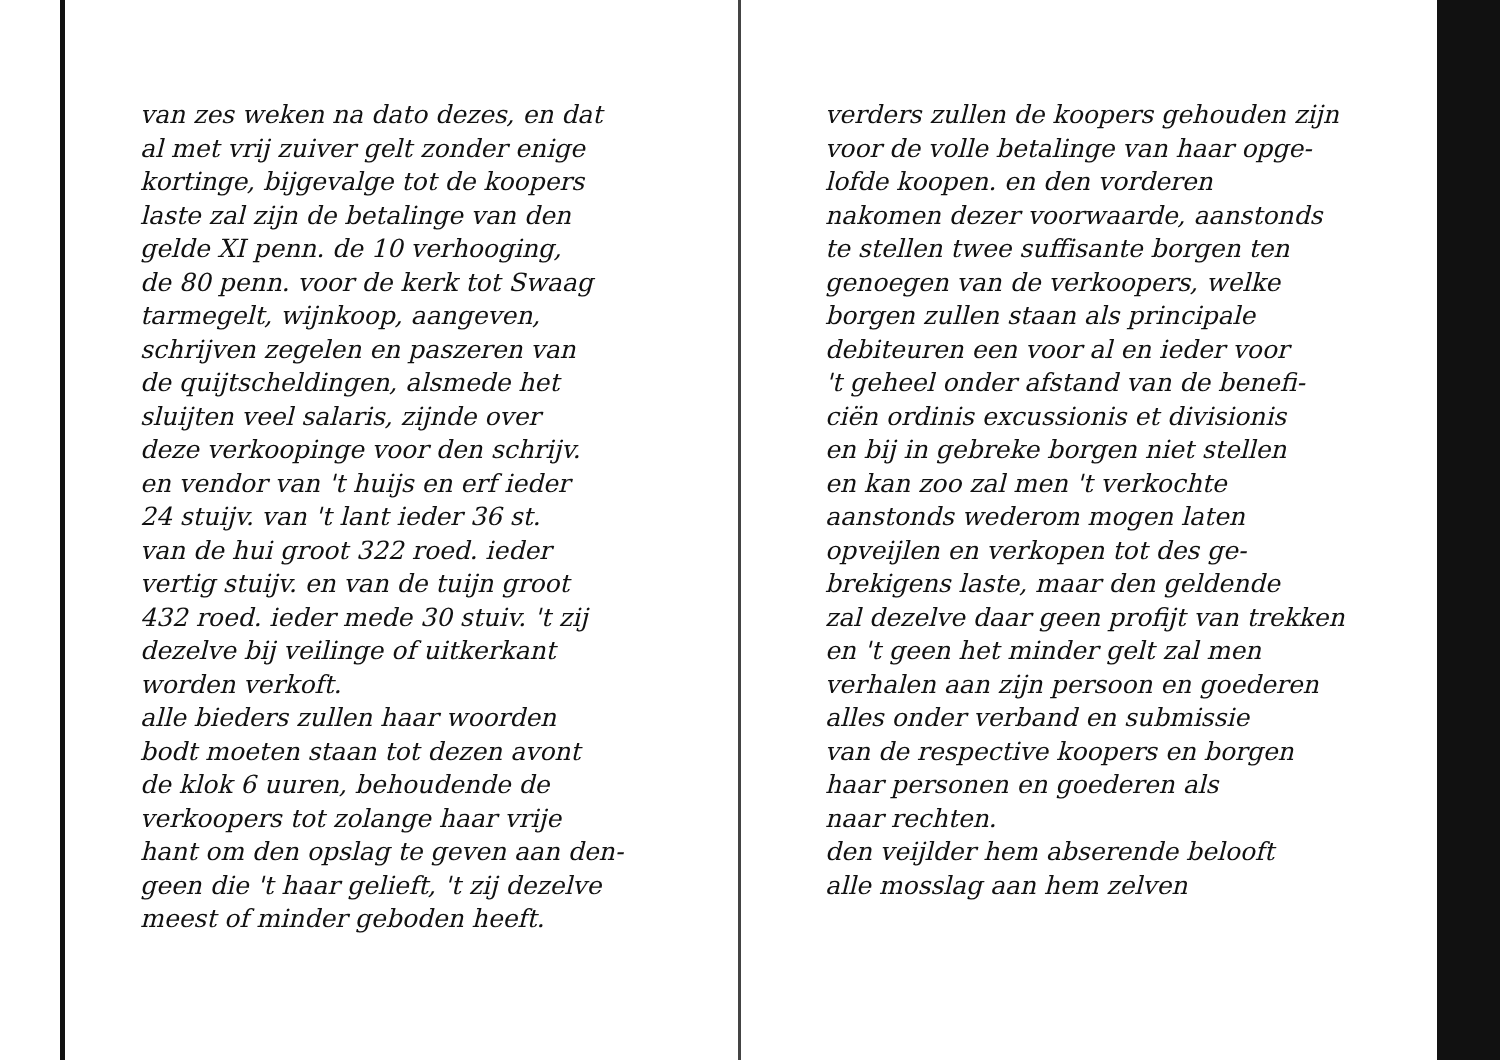van zes weken na dato dezes, en dat
al met vrij zuiver gelt zonder enige
kortinge, bijgevalge tot de koopers
laste zal zijn de betalinge van den
gelde XI penn. de 10 verhooging,
de 80 penn. voor de kerk tot Swaag
tarmegelt, wijnkoop, aangeven,
schrijven zegelen en paszeren van
de quijtscheldingen, alsmede het
sluijten veel salaris, zijnde over
deze verkoopinge voor den schrijv.
en vendor van 't huijs en erf ieder
24 stuijv. van 't lant ieder 36 st.
van de hui groot 322 roed. ieder
vertig stuijv. en van de tuijn groot
432 roed. ieder mede 30 stuiv. 't zij
dezelve bij veilinge of uitkerkant
worden verkoft.
alle bieders zullen haar woorden
bodt moeten staan tot dezen avont
de klok 6 uuren, behoudende de
verkoopers tot zolange haar vrije
hant om den opslag te geven aan den-
geen die 't haar gelieft, 't zij dezelve
meest of minder geboden heeft.
verders zullen de koopers gehouden zijn
voor de volle betalinge van haar opge-
lofde koopen. en den vorderen
nakomen dezer voorwaarde, aanstonds
te stellen twee suffisante borgen ten
genoegen van de verkoopers, welke
borgen zullen staan als principale
debiteuren een voor al en ieder voor
't geheel onder afstand van de benefi-
ciën ordinis excussionis et divisionis
en bij in gebreke borgen niet stellen
en kan zoo zal men 't verkochte
aanstonds wederom mogen laten
opveijlen en verkopen tot des ge-
brekigens laste, maar den geldende
zal dezelve daar geen profijt van trekken
en 't geen het minder gelt zal men
verhalen aan zijn persoon en goederen
alles onder verband en submissie
van de respective koopers en borgen
haar personen en goederen als
naar rechten.
den veijlder hem abserende belooft
alle mosslag aan hem zelven